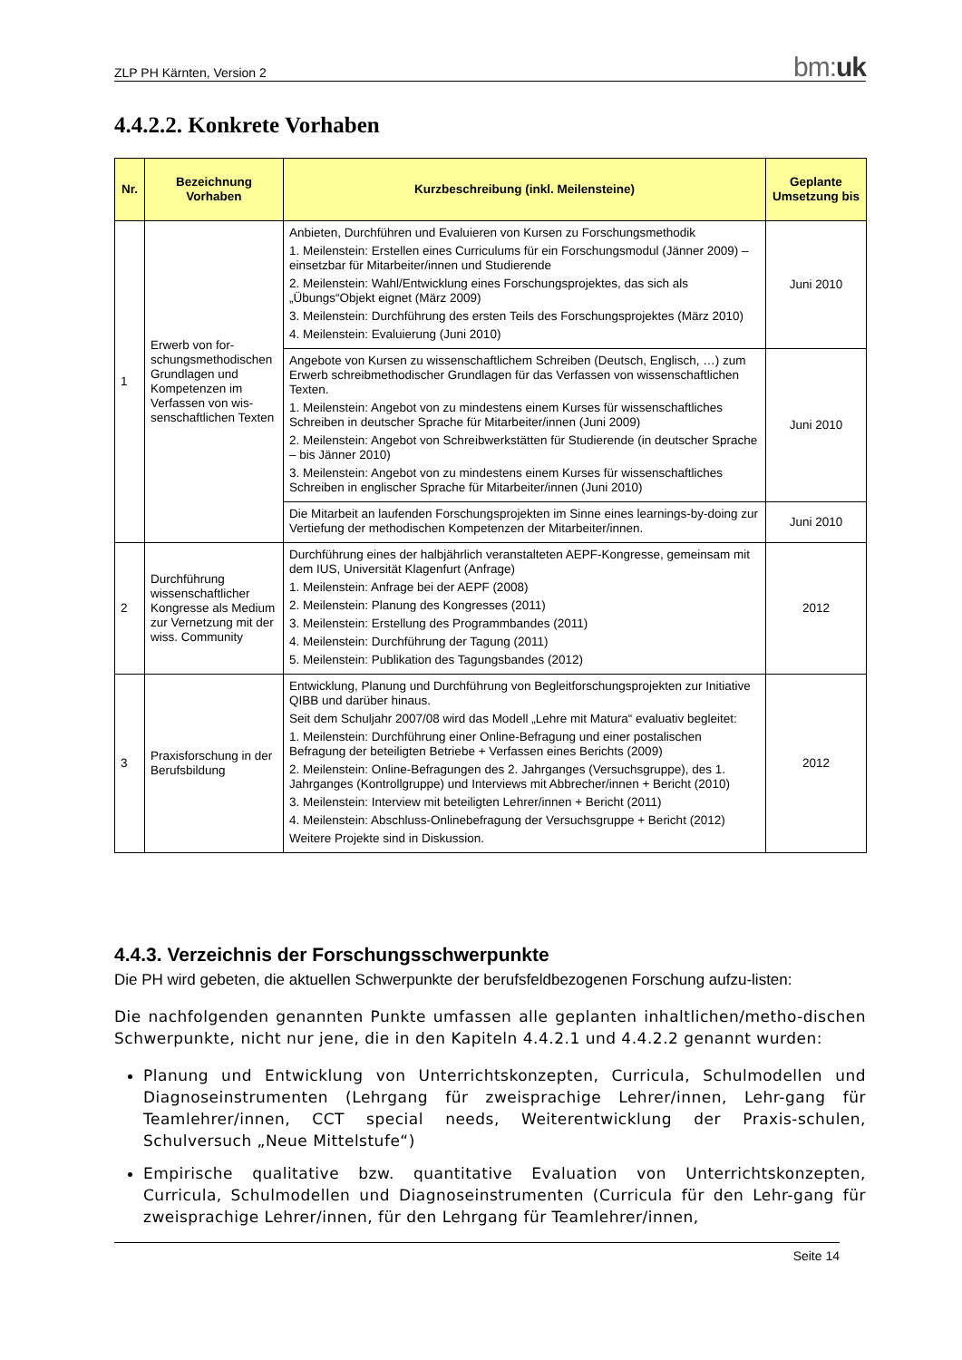ZLP PH Kärnten, Version 2 bm:uk
4.4.2.2. Konkrete Vorhaben
| Nr. | Bezeichnung Vorhaben | Kurzbeschreibung (inkl. Meilensteine) | Geplante Umsetzung bis |
| --- | --- | --- | --- |
| 1 | Erwerb von for-schungsmethodischen Grundlagen und Kompetenzen im Verfassen von wis-senschaftlichen Texten | Anbieten, Durchführen und Evaluieren von Kursen zu Forschungsmethodik 1. Meilenstein: Erstellen eines Curriculums für ein Forschungsmodul (Jänner 2009) – einsetzbar für Mitarbeiter/innen und Studierende 2. Meilenstein: Wahl/Entwicklung eines Forschungsprojektes, das sich als „Übungs“Objekt eignet (März 2009) 3. Meilenstein: Durchführung des ersten Teils des Forschungsprojektes (März 2010) 4. Meilenstein: Evaluierung (Juni 2010) | Juni 2010 |
| | | Angebote von Kursen zu wissenschaftlichem Schreiben (Deutsch, Englisch, …) zum Erwerb schreibmethodischer Grundlagen für das Verfassen von wissenschaftlichen Texten. 1. Meilenstein: Angebot von zu mindestens einem Kurses für wissenschaftliches Schreiben in deutscher Sprache für Mitarbeiter/innen (Juni 2009) 2. Meilenstein: Angebot von Schreibwerkstätten für Studierende (in deutscher Sprache – bis Jänner 2010) 3. Meilenstein: Angebot von zu mindestens einem Kurses für wissenschaftliches Schreiben in englischer Sprache für Mitarbeiter/innen (Juni 2010) | Juni 2010 |
| | | Die Mitarbeit an laufenden Forschungsprojekten im Sinne eines learnings-by-doing zur Vertiefung der methodischen Kompetenzen der Mitarbeiter/innen. | Juni 2010 |
| 2 | Durchführung wissenschaftlicher Kongresse als Medium zur Vernetzung mit der wiss. Community | Durchführung eines der halbjährlich veranstalteten AEPF-Kongresse, gemeinsam mit dem IUS, Universität Klagenfurt (Anfrage) 1. Meilenstein: Anfrage bei der AEPF (2008) 2. Meilenstein: Planung des Kongresses (2011) 3. Meilenstein: Erstellung des Programmbandes (2011) 4. Meilenstein: Durchführung der Tagung (2011) 5. Meilenstein: Publikation des Tagungsbandes (2012) | 2012 |
| 3 | Praxisforschung in der Berufsbildung | Entwicklung, Planung und Durchführung von Begleitforschungsprojekten zur Initiative QIBB und darüber hinaus. Seit dem Schuljahr 2007/08 wird das Modell „Lehre mit Matura“ evaluativ begleitet: 1. Meilenstein: Durchführung einer Online-Befragung und einer postalischen Befragung der beteiligten Betriebe + Verfassen eines Berichts (2009) 2. Meilenstein: Online-Befragungen des 2. Jahrganges (Versuchsgruppe), des 1. Jahrganges (Kontrollgruppe) und Interviews mit Abbrecher/innen + Bericht (2010) 3. Meilenstein: Interview mit beteiligten Lehrer/innen + Bericht (2011) 4. Meilenstein: Abschluss-Onlinebefragung der Versuchsgruppe + Bericht (2012) Weitere Projekte sind in Diskussion. | 2012 |
4.4.3. Verzeichnis der Forschungsschwerpunkte
Die PH wird gebeten, die aktuellen Schwerpunkte der berufsfeldbezogenen Forschung aufzu-listen:
Die nachfolgenden genannten Punkte umfassen alle geplanten inhaltlichen/metho-dischen Schwerpunkte, nicht nur jene, die in den Kapiteln 4.4.2.1 und 4.4.2.2 genannt wurden:
Planung und Entwicklung von Unterrichtskonzepten, Curricula, Schulmodellen und Diagnoseinstrumenten (Lehrgang für zweisprachige Lehrer/innen, Lehr-gang für Teamlehrer/innen, CCT special needs, Weiterentwicklung der Praxis-schulen, Schulversuch „Neue Mittelstufe“)
Empirische qualitative bzw. quantitative Evaluation von Unterrichtskonzepten, Curricula, Schulmodellen und Diagnoseinstrumenten (Curricula für den Lehr-gang für zweisprachige Lehrer/innen, für den Lehrgang für Teamlehrer/innen,
Seite 14